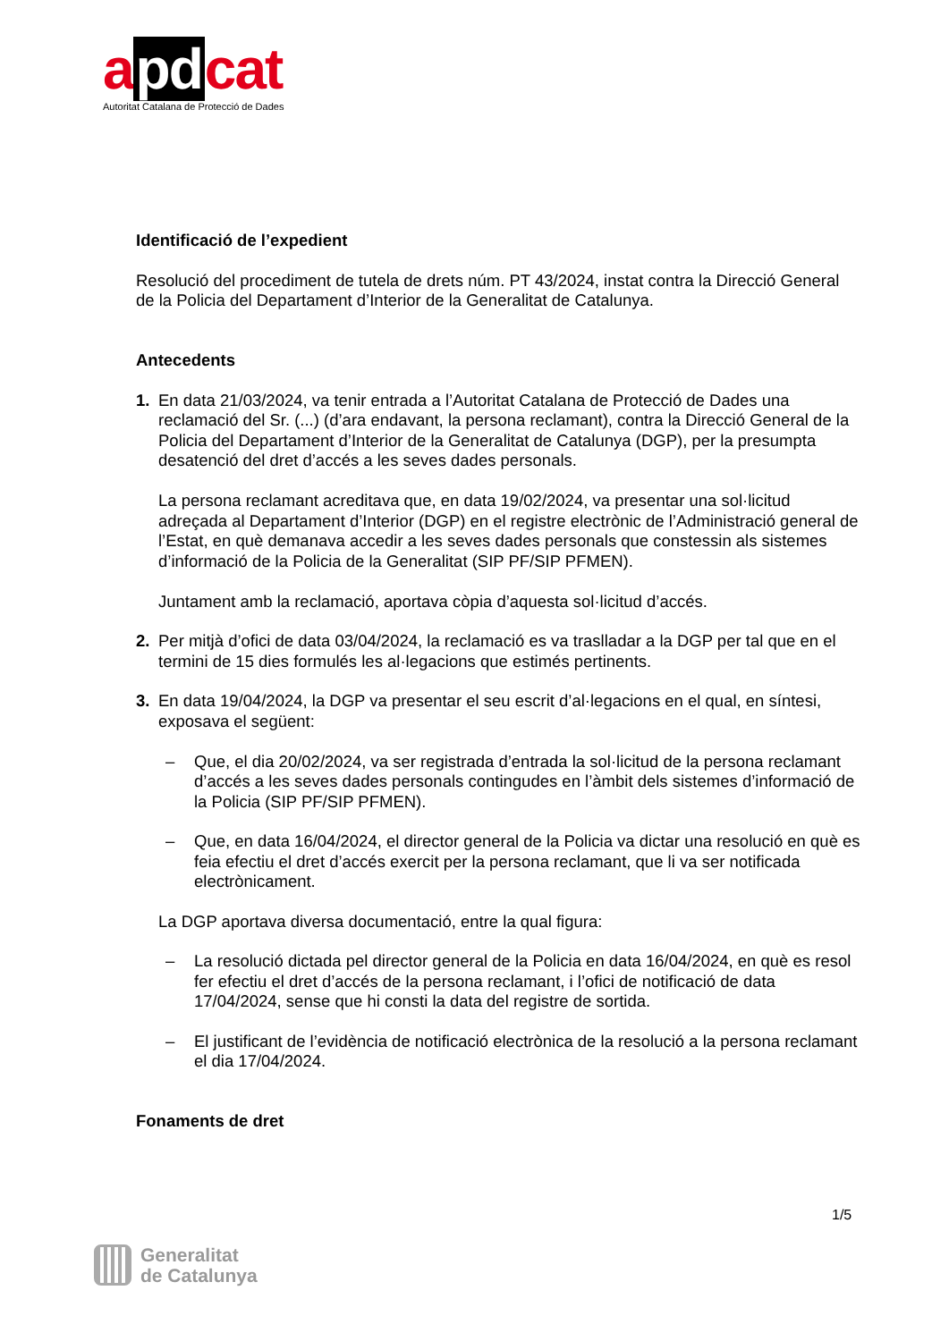a pd cat
Autoritat Catalana de Protecció de Dades
Identificació de l’expedient
Resolució del procediment de tutela de drets núm. PT 43/2024, instat contra la Direcció General de la Policia del Departament d’Interior de la Generalitat de Catalunya.
Antecedents
1. En data 21/03/2024, va tenir entrada a l’Autoritat Catalana de Protecció de Dades una reclamació del Sr. (...) (d’ara endavant, la persona reclamant), contra la Direcció General de la Policia del Departament d’Interior de la Generalitat de Catalunya (DGP), per la presumpta desatenció del dret d’accés a les seves dades personals.
La persona reclamant acreditava que, en data 19/02/2024, va presentar una sol·licitud adreçada al Departament d’Interior (DGP) en el registre electrònic de l’Administració general de l’Estat, en què demanava accedir a les seves dades personals que constessin als sistemes d’informació de la Policia de la Generalitat (SIP PF/SIP PFMEN).
Juntament amb la reclamació, aportava còpia d’aquesta sol·licitud d’accés.
2. Per mitjà d’ofici de data 03/04/2024, la reclamació es va traslladar a la DGP per tal que en el termini de 15 dies formulés les al·legacions que estimés pertinents.
3. En data 19/04/2024, la DGP va presentar el seu escrit d’al·legacions en el qual, en síntesi, exposava el següent:
– Que, el dia 20/02/2024, va ser registrada d’entrada la sol·licitud de la persona reclamant d’accés a les seves dades personals contingudes en l’àmbit dels sistemes d’informació de la Policia (SIP PF/SIP PFMEN).
– Que, en data 16/04/2024, el director general de la Policia va dictar una resolució en què es feia efectiu el dret d’accés exercit per la persona reclamant, que li va ser notificada electrònicament.
La DGP aportava diversa documentació, entre la qual figura:
– La resolució dictada pel director general de la Policia en data 16/04/2024, en què es resol fer efectiu el dret d’accés de la persona reclamant, i l’ofici de notificació de data 17/04/2024, sense que hi consti la data del registre de sortida.
– El justificant de l’evidència de notificació electrònica de la resolució a la persona reclamant el dia 17/04/2024.
Fonaments de dret
1/5
Generalitat
de Catalunya